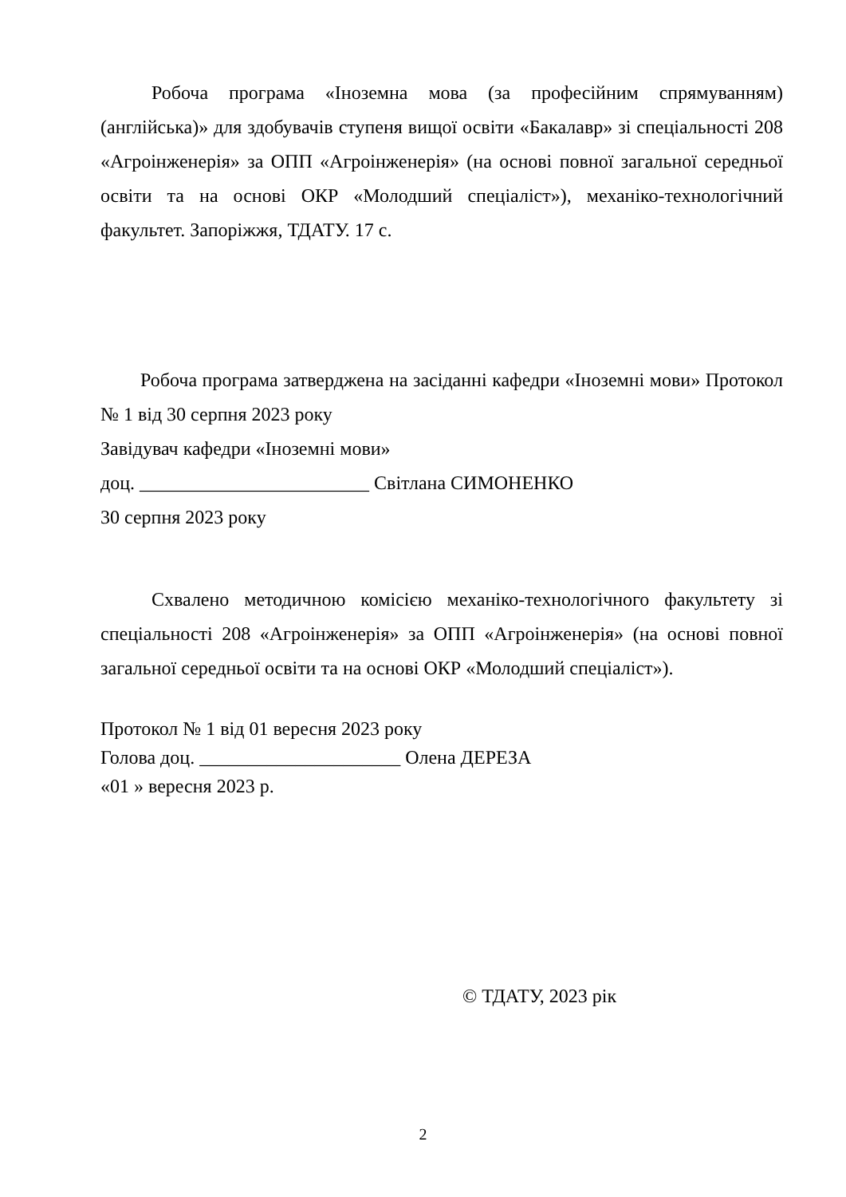Робоча програма «Іноземна мова (за професійним спрямуванням) (англійська)» для здобувачів ступеня вищої освіти «Бакалавр» зі спеціальності 208 «Агроінженерія» за ОПП «Агроінженерія» (на основі повної загальної середньої освіти та на основі ОКР «Молодший спеціаліст»), механіко-технологічний факультет. Запоріжжя, ТДАТУ. 17 с.
Робоча програма затверджена на засіданні кафедри «Іноземні мови» Протокол № 1 від 30 серпня 2023 року
Завідувач кафедри «Іноземні мови»
доц. ________________________ Світлана СИМОНЕНКО
30 серпня 2023 року
Схвалено методичною комісією механіко-технологічного факультету зі спеціальності 208 «Агроінженерія» за ОПП «Агроінженерія» (на основі повної загальної середньої освіти та на основі ОКР «Молодший спеціаліст»).
Протокол № 1 від 01 вересня 2023 року
Голова доц. _____________________ Олена ДЕРЕЗА
«01 » вересня 2023 р.
© ТДАТУ, 2023 рік
2